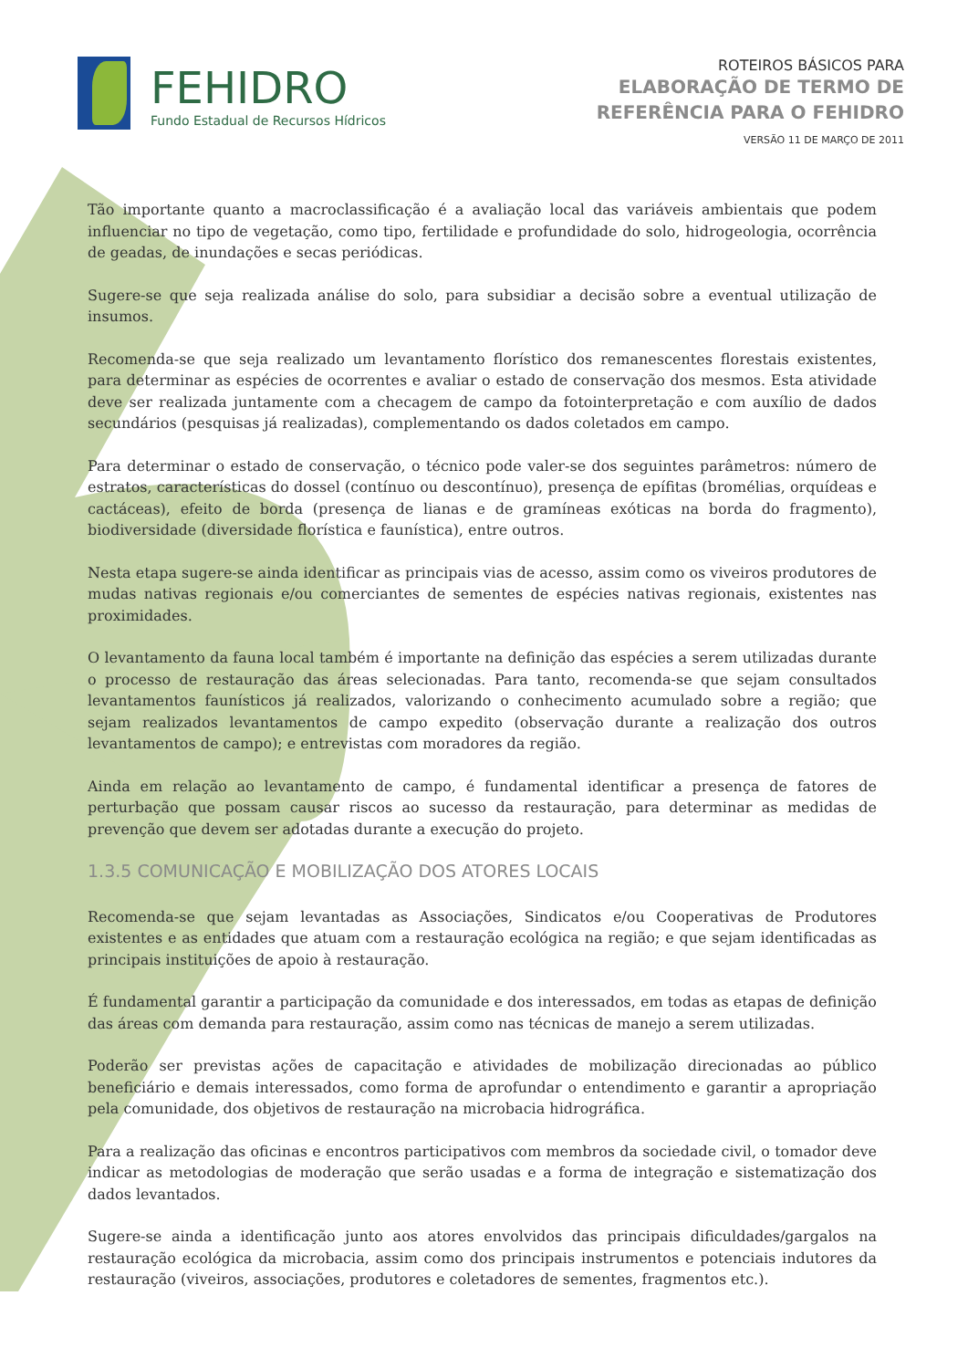FEHIDRO
Fundo Estadual de Recursos Hídricos
ROTEIROS BÁSICOS PARA
ELABORAÇÃO DE TERMO DE
REFERÊNCIA PARA O FEHIDRO
VERSÃO 11 DE MARÇO DE 2011
Tão importante quanto a macroclassificação é a avaliação local das variáveis ambientais que podem influenciar no tipo de vegetação, como tipo, fertilidade e profundidade do solo, hidrogeologia, ocorrência de geadas, de inundações e secas periódicas.
Sugere-se que seja realizada análise do solo, para subsidiar a decisão sobre a eventual utilização de insumos.
Recomenda-se que seja realizado um levantamento florístico dos remanescentes florestais existentes, para determinar as espécies de ocorrentes e avaliar o estado de conservação dos mesmos. Esta atividade deve ser realizada juntamente com a checagem de campo da fotointerpretação e com auxílio de dados secundários (pesquisas já realizadas), complementando os dados coletados em campo.
Para determinar o estado de conservação, o técnico pode valer-se dos seguintes parâmetros: número de estratos, características do dossel (contínuo ou descontínuo), presença de epífitas (bromélias, orquídeas e cactáceas), efeito de borda (presença de lianas e de gramíneas exóticas na borda do fragmento), biodiversidade (diversidade florística e faunística), entre outros.
Nesta etapa sugere-se ainda identificar as principais vias de acesso, assim como os viveiros produtores de mudas nativas regionais e/ou comerciantes de sementes de espécies nativas regionais, existentes nas proximidades.
O levantamento da fauna local também é importante na definição das espécies a serem utilizadas durante o processo de restauração das áreas selecionadas. Para tanto, recomenda-se que sejam consultados levantamentos faunísticos já realizados, valorizando o conhecimento acumulado sobre a região; que sejam realizados levantamentos de campo expedito (observação durante a realização dos outros levantamentos de campo); e entrevistas com moradores da região.
Ainda em relação ao levantamento de campo, é fundamental identificar a presença de fatores de perturbação que possam causar riscos ao sucesso da restauração, para determinar as medidas de prevenção que devem ser adotadas durante a execução do projeto.
1.3.5 COMUNICAÇÃO E MOBILIZAÇÃO DOS ATORES LOCAIS
Recomenda-se que sejam levantadas as Associações, Sindicatos e/ou Cooperativas de Produtores existentes e as entidades que atuam com a restauração ecológica na região; e que sejam identificadas as principais instituições de apoio à restauração.
É fundamental garantir a participação da comunidade e dos interessados, em todas as etapas de definição das áreas com demanda para restauração, assim como nas técnicas de manejo a serem utilizadas.
Poderão ser previstas ações de capacitação e atividades de mobilização direcionadas ao público beneficiário e demais interessados, como forma de aprofundar o entendimento e garantir a apropriação pela comunidade, dos objetivos de restauração na microbacia hidrográfica.
Para a realização das oficinas e encontros participativos com membros da sociedade civil, o tomador deve indicar as metodologias de moderação que serão usadas e a forma de integração e sistematização dos dados levantados.
Sugere-se ainda a identificação junto aos atores envolvidos das principais dificuldades/gargalos na restauração ecológica da microbacia, assim como dos principais instrumentos e potenciais indutores da restauração (viveiros, associações, produtores e coletadores de sementes, fragmentos etc.).